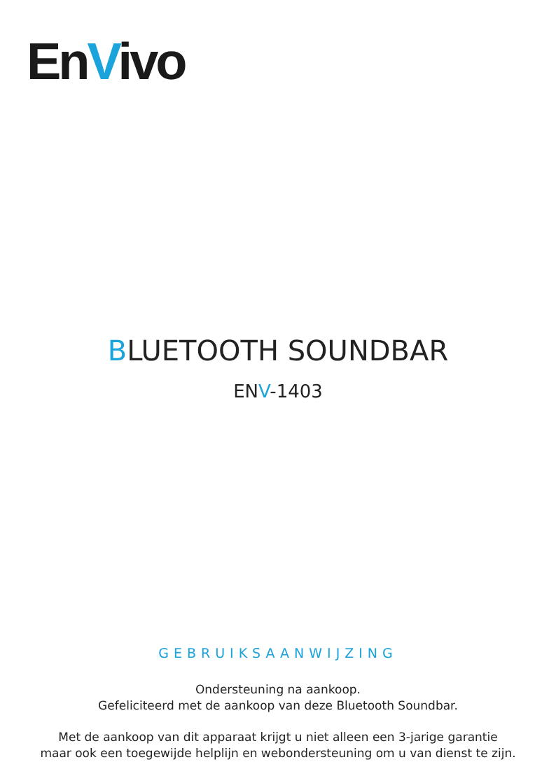EnVivo
BLUETOOTH SOUNDBAR
ENV-1403
GEBRUIKSAANWIJZING
Ondersteuning na aankoop.
Gefeliciteerd met de aankoop van deze Bluetooth Soundbar.
Met de aankoop van dit apparaat krijgt u niet alleen een 3-jarige garantie
maar ook een toegewijde helplijn en webondersteuning om u van dienst te zijn.